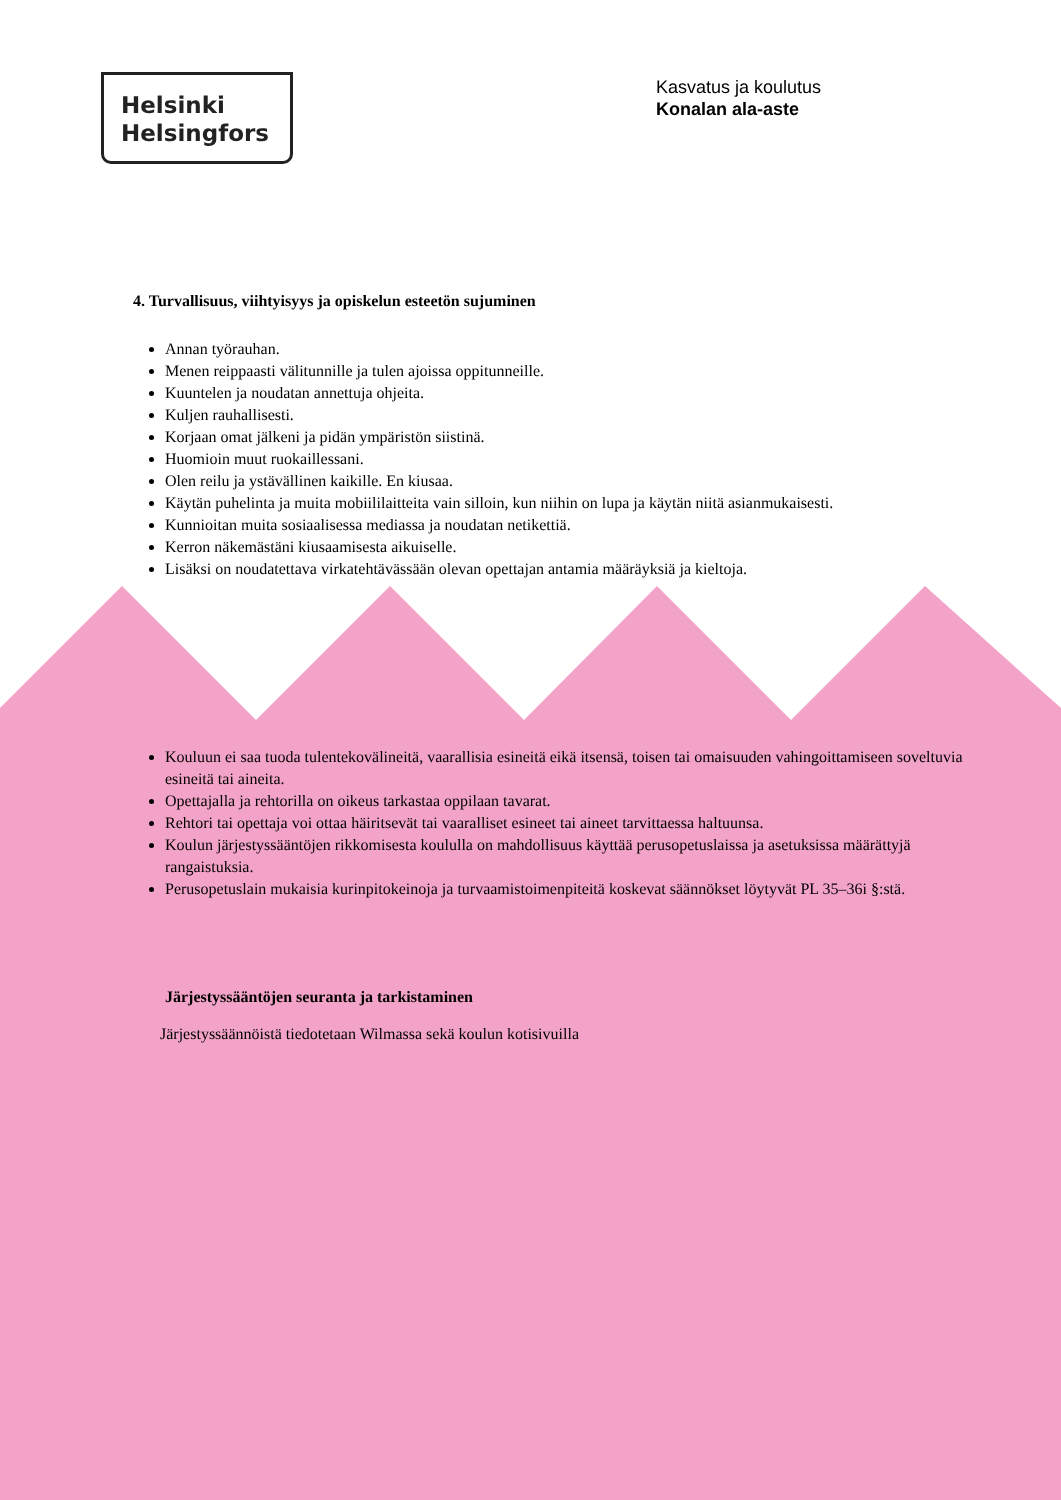Helsinki
Helsingfors
Kasvatus ja koulutus
Konalan ala-aste
4. Turvallisuus, viihtyisyys ja opiskelun esteetön sujuminen
Annan työrauhan.
Menen reippaasti välitunnille ja tulen ajoissa oppitunneille.
Kuuntelen ja noudatan annettuja ohjeita.
Kuljen rauhallisesti.
Korjaan omat jälkeni ja pidän ympäristön siistinä.
Huomioin muut ruokaillessani.
Olen reilu ja ystävällinen kaikille. En kiusaa.
Käytän puhelinta ja muita mobiililaitteita vain silloin, kun niihin on lupa ja käytän niitä asianmukaisesti.
Kunnioitan muita sosiaalisessa mediassa ja noudatan netikettiä.
Kerron näkemästäni kiusaamisesta aikuiselle.
Lisäksi on noudatettava virkatehtävässään olevan opettajan antamia määräyksiä ja kieltoja.
Kouluun ei saa tuoda tulentekovälineitä, vaarallisia esineitä eikä itsensä, toisen tai omaisuuden vahingoittamiseen soveltuvia esineitä tai aineita.
Opettajalla ja rehtorilla on oikeus tarkastaa oppilaan tavarat.
Rehtori tai opettaja voi ottaa häiritsevät tai vaaralliset esineet tai aineet tarvittaessa haltuunsa.
Koulun järjestyssääntöjen rikkomisesta koululla on mahdollisuus käyttää perusopetuslaissa ja asetuksissa määrättyjä rangaistuksia.
Perusopetuslain mukaisia kurinpitokeinoja ja turvaamistoimenpiteitä koskevat säännökset löytyvät PL 35–36i §:stä.
Järjestyssääntöjen seuranta ja tarkistaminen
Järjestyssäännöistä tiedotetaan Wilmassa sekä koulun kotisivuilla